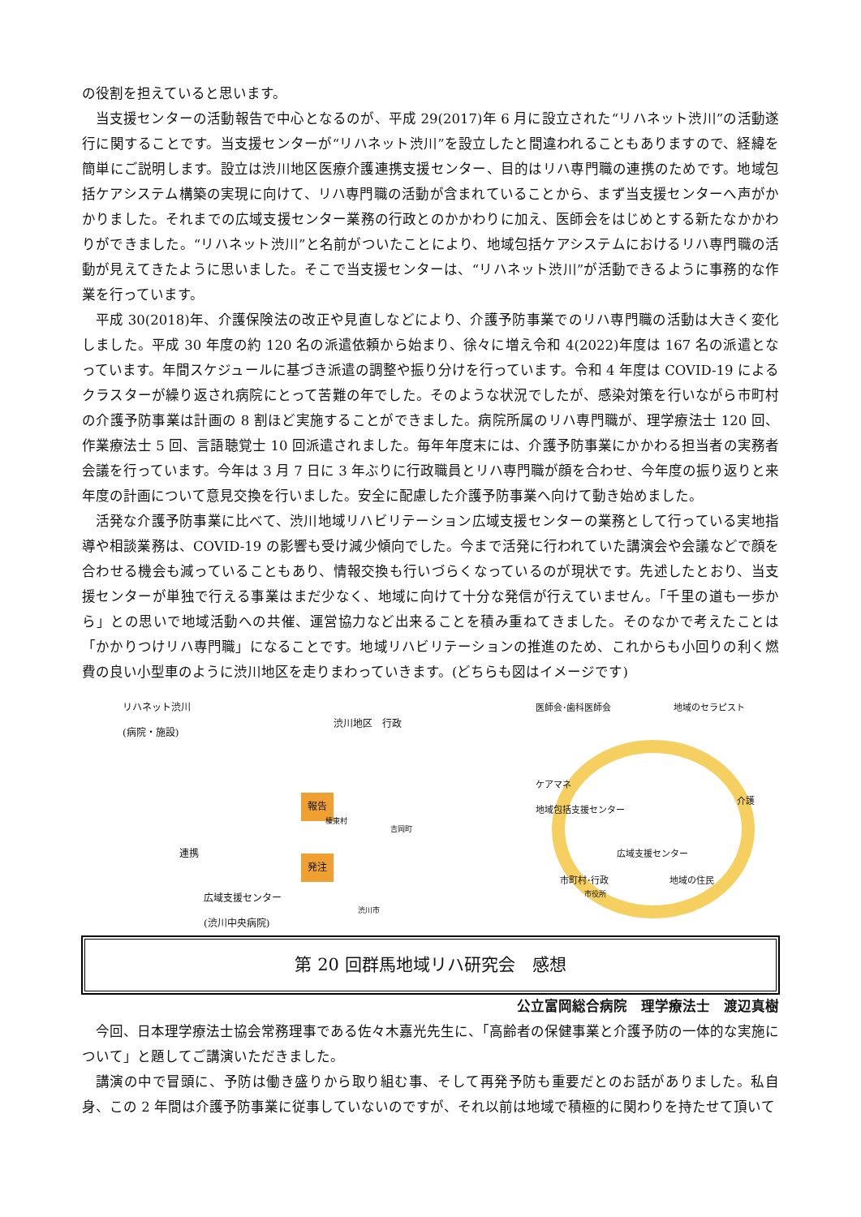の役割を担えていると思います。
当支援センターの活動報告で中心となるのが、平成 29(2017)年 6 月に設立された“リハネット渋川”の活動遂行に関することです。当支援センターが“リハネット渋川”を設立したと間違われることもありますので、経緯を簡単にご説明します。設立は渋川地区医療介護連携支援センター、目的はリハ専門職の連携のためです。地域包括ケアシステム構築の実現に向けて、リハ専門職の活動が含まれていることから、まず当支援センターへ声がかかりました。それまでの広域支援センター業務の行政とのかかわりに加え、医師会をはじめとする新たなかかわりができました。“リハネット渋川”と名前がついたことにより、地域包括ケアシステムにおけるリハ専門職の活動が見えてきたように思いました。そこで当支援センターは、“リハネット渋川”が活動できるように事務的な作業を行っています。
平成 30(2018)年、介護保険法の改正や見直しなどにより、介護予防事業でのリハ専門職の活動は大きく変化しました。平成 30 年度の約 120 名の派遣依頼から始まり、徐々に増え令和 4(2022)年度は 167 名の派遣となっています。年間スケジュールに基づき派遣の調整や振り分けを行っています。令和 4 年度は COVID-19 によるクラスターが繰り返され病院にとって苦難の年でした。そのような状況でしたが、感染対策を行いながら市町村の介護予防事業は計画の 8 割ほど実施することができました。病院所属のリハ専門職が、理学療法士 120 回、作業療法士 5 回、言語聴覚士 10 回派遣されました。毎年年度末には、介護予防事業にかかわる担当者の実務者会議を行っています。今年は 3 月 7 日に 3 年ぶりに行政職員とリハ専門職が顔を合わせ、今年度の振り返りと来年度の計画について意見交換を行いました。安全に配慮した介護予防事業へ向けて動き始めました。
活発な介護予防事業に比べて、渋川地域リハビリテーション広域支援センターの業務として行っている実地指導や相談業務は、COVID-19 の影響も受け減少傾向でした。今まで活発に行われていた講演会や会議などで顔を合わせる機会も減っていることもあり、情報交換も行いづらくなっているのが現状です。先述したとおり、当支援センターが単独で行える事業はまだ少なく、地域に向けて十分な発信が行えていません。「千里の道も一歩から」との思いで地域活動への共催、運営協力など出来ることを積み重ねてきました。そのなかで考えたことは「かかりつけリハ専門職」になることです。地域リハビリテーションの推進のため、これからも小回りの利く燃費の良い小型車のように渋川地区を走りまわっていきます。(どちらも図はイメージです)
リハネット渋川
(病院・施設)
渋川地区　行政
報告
発注
連携
榛東村
吉岡町
渋川市
広域支援センター
(渋川中央病院)
医師会･歯科医師会 地域のセラピスト
ケアマネ
地域包括支援センター
介護
広域支援センター
市町村･行政 地域の住民
市役所
第 20 回群馬地域リハ研究会　感想
公立富岡総合病院　理学療法士　渡辺真樹
今回、日本理学療法士協会常務理事である佐々木嘉光先生に、「高齢者の保健事業と介護予防の一体的な実施について」と題してご講演いただきました。
講演の中で冒頭に、予防は働き盛りから取り組む事、そして再発予防も重要だとのお話がありました。私自身、この 2 年間は介護予防事業に従事していないのですが、それ以前は地域で積極的に関わりを持たせて頂いて